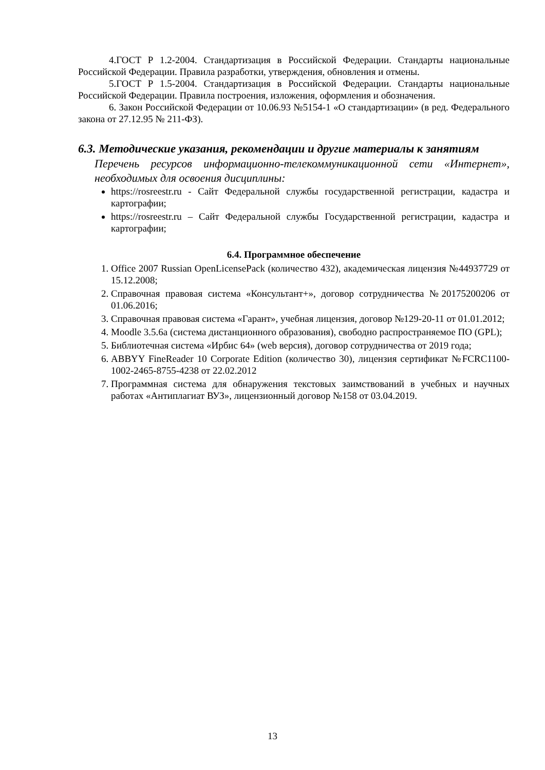4.ГОСТ Р 1.2-2004. Стандартизация в Российской Федерации. Стандарты национальные Российской Федерации. Правила разработки, утверждения, обновления и отмены.
5.ГОСТ Р 1.5-2004. Стандартизация в Российской Федерации. Стандарты национальные Российской Федерации. Правила построения, изложения, оформления и обозначения.
6. Закон Российской Федерации от 10.06.93 №5154-1 «О стандартизации» (в ред. Федерального закона от 27.12.95 № 211-ФЗ).
6.3. Методические указания, рекомендации и другие материалы к занятиям
Перечень ресурсов информационно-телекоммуникационной сети «Интернет», необходимых для освоения дисциплины:
https://rosreestr.ru - Сайт Федеральной службы государственной регистрации, кадастра и картографии;
https://rosreestr.ru – Сайт Федеральной службы Государственной регистрации, кадастра и картографии;
6.4. Программное обеспечение
1. Office 2007 Russian OpenLicensePack (количество 432), академическая лицензия №44937729 от 15.12.2008;
2. Справочная правовая система «Консультант+», договор сотрудничества №20175200206 от 01.06.2016;
3. Справочная правовая система «Гарант», учебная лицензия, договор №129-20-11 от 01.01.2012;
4. Moodle 3.5.6a (система дистанционного образования), свободно распространяемое ПО (GPL);
5. Библиотечная система «Ирбис 64» (web версия), договор сотрудничества от 2019 года;
6. ABBYY FineReader 10 Corporate Edition (количество 30), лицензия сертификат №FCRC1100-1002-2465-8755-4238 от 22.02.2012
7. Программная система для обнаружения текстовых заимствований в учебных и научных работах «Антиплагиат ВУЗ», лицензионный договор №158 от 03.04.2019.
13